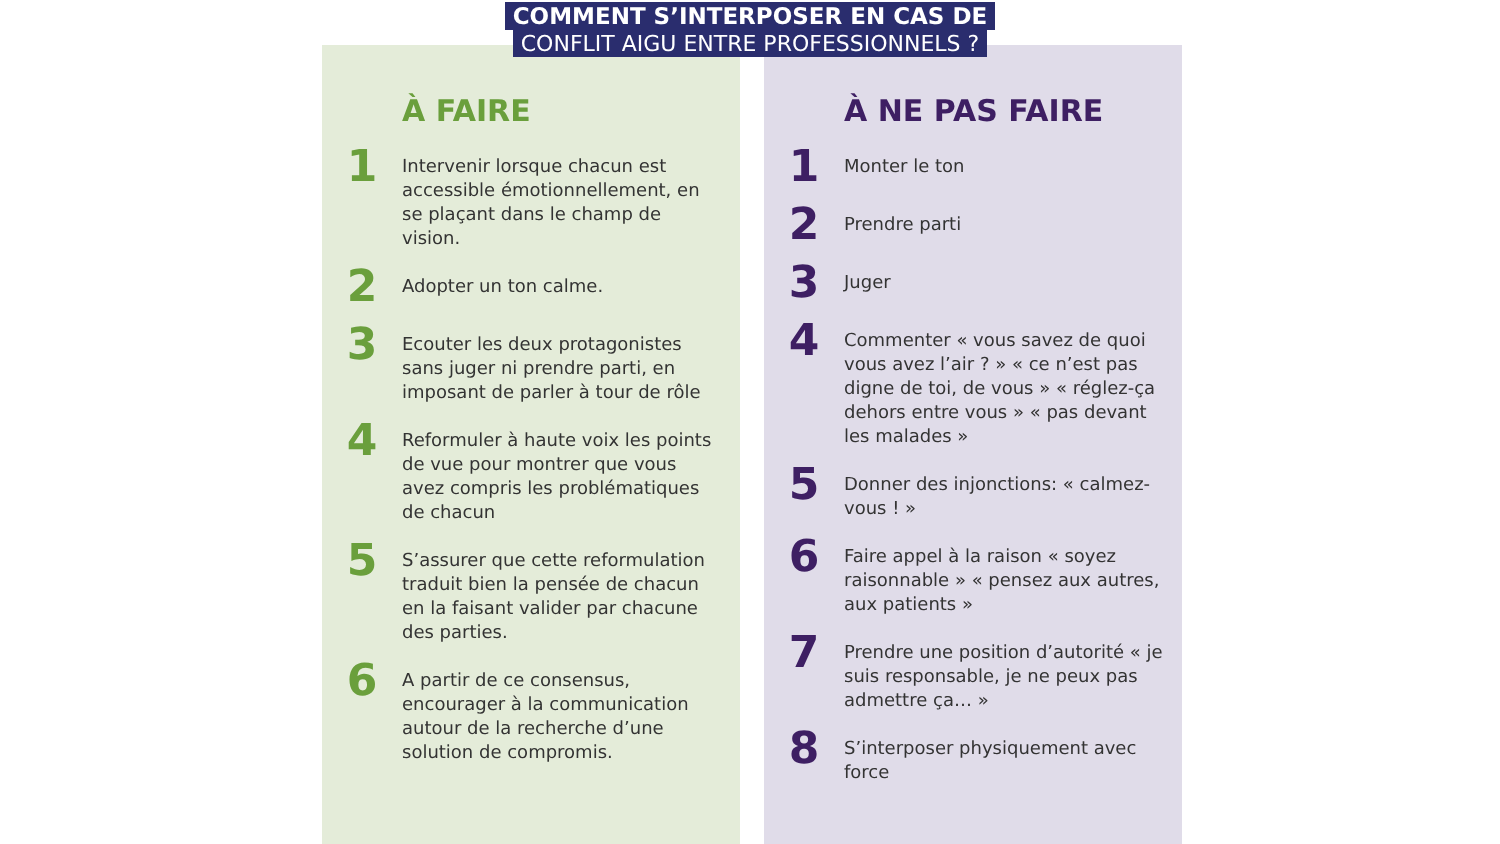COMMENT S’INTERPOSER EN CAS DE
CONFLIT AIGU ENTRE PROFESSIONNELS ?
À FAIRE
1
Intervenir lorsque chacun est accessible émotionnellement, en se plaçant dans le champ de vision.
2
Adopter un ton calme.
3
Ecouter les deux protagonistes sans juger ni prendre parti, en imposant de parler à tour de rôle
4
Reformuler à haute voix les points de vue pour montrer que vous avez compris les problématiques de chacun
5
S’assurer que cette reformulation traduit bien la pensée de chacun en la faisant valider par chacune des parties.
6
A partir de ce consensus, encourager à la communication autour de la recherche d’une solution de compromis.
À NE PAS FAIRE
1
Monter le ton
2
Prendre parti
3
Juger
4
Commenter « vous savez de quoi vous avez l’air ? » « ce n’est pas digne de toi, de vous » « réglez-ça dehors entre vous » « pas devant les malades »
5
Donner des injonctions: « calmez-vous ! »
6
Faire appel à la raison « soyez raisonnable » « pensez aux autres, aux patients »
7
Prendre une position d’autorité « je suis responsable, je ne peux pas admettre ça… »
8
S’interposer physiquement avec force